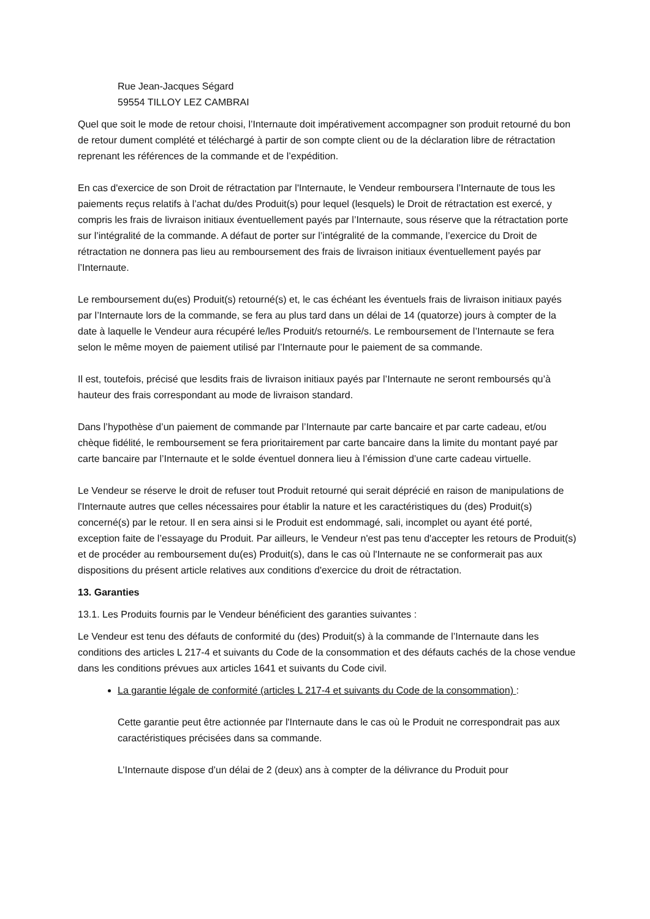Rue Jean-Jacques Ségard
59554 TILLOY LEZ CAMBRAI
Quel que soit le mode de retour choisi, l’Internaute doit impérativement accompagner son produit retourné du bon de retour dument complété et téléchargé à partir de son compte client ou de la déclaration libre de rétractation reprenant les références de la commande et de l’expédition.
En cas d'exercice de son Droit de rétractation par l'Internaute, le Vendeur remboursera l’Internaute de tous les paiements reçus relatifs à l’achat du/des Produit(s) pour lequel (lesquels) le Droit de rétractation est exercé, y compris les frais de livraison initiaux éventuellement payés par l’Internaute, sous réserve que la rétractation porte sur l’intégralité de la commande. A défaut de porter sur l’intégralité de la commande, l’exercice du Droit de rétractation ne donnera pas lieu au remboursement des frais de livraison initiaux éventuellement payés par l’Internaute.
Le remboursement du(es) Produit(s) retourné(s) et, le cas échéant les éventuels frais de livraison initiaux payés par l’Internaute lors de la commande, se fera au plus tard dans un délai de 14 (quatorze) jours à compter de la date à laquelle le Vendeur aura récupéré le/les Produit/s retourné/s. Le remboursement de l’Internaute se fera selon le même moyen de paiement utilisé par l’Internaute pour le paiement de sa commande.
Il est, toutefois, précisé que lesdits frais de livraison initiaux payés par l’Internaute ne seront remboursés qu’à hauteur des frais correspondant au mode de livraison standard.
Dans l’hypothèse d’un paiement de commande par l’Internaute par carte bancaire et par carte cadeau, et/ou chèque fidélité, le remboursement se fera prioritairement par carte bancaire dans la limite du montant payé par carte bancaire par l’Internaute et le solde éventuel donnera lieu à l’émission d’une carte cadeau virtuelle.
Le Vendeur se réserve le droit de refuser tout Produit retourné qui serait déprécié en raison de manipulations de l'Internaute autres que celles nécessaires pour établir la nature et les caractéristiques du (des) Produit(s) concerné(s) par le retour. Il en sera ainsi si le Produit est endommagé, sali, incomplet ou ayant été porté, exception faite de l’essayage du Produit. Par ailleurs, le Vendeur n'est pas tenu d'accepter les retours de Produit(s) et de procéder au remboursement du(es) Produit(s), dans le cas où l'Internaute ne se conformerait pas aux dispositions du présent article relatives aux conditions d'exercice du droit de rétractation.
13. Garanties
13.1. Les Produits fournis par le Vendeur bénéficient des garanties suivantes :
Le Vendeur est tenu des défauts de conformité du (des) Produit(s) à la commande de l’Internaute dans les conditions des articles L 217-4 et suivants du Code de la consommation et des défauts cachés de la chose vendue dans les conditions prévues aux articles 1641 et suivants du Code civil.
La garantie légale de conformité (articles L 217-4 et suivants du Code de la consommation) :
Cette garantie peut être actionnée par l'Internaute dans le cas où le Produit ne correspondrait pas aux caractéristiques précisées dans sa commande.
L’Internaute dispose d’un délai de 2 (deux) ans à compter de la délivrance du Produit pour